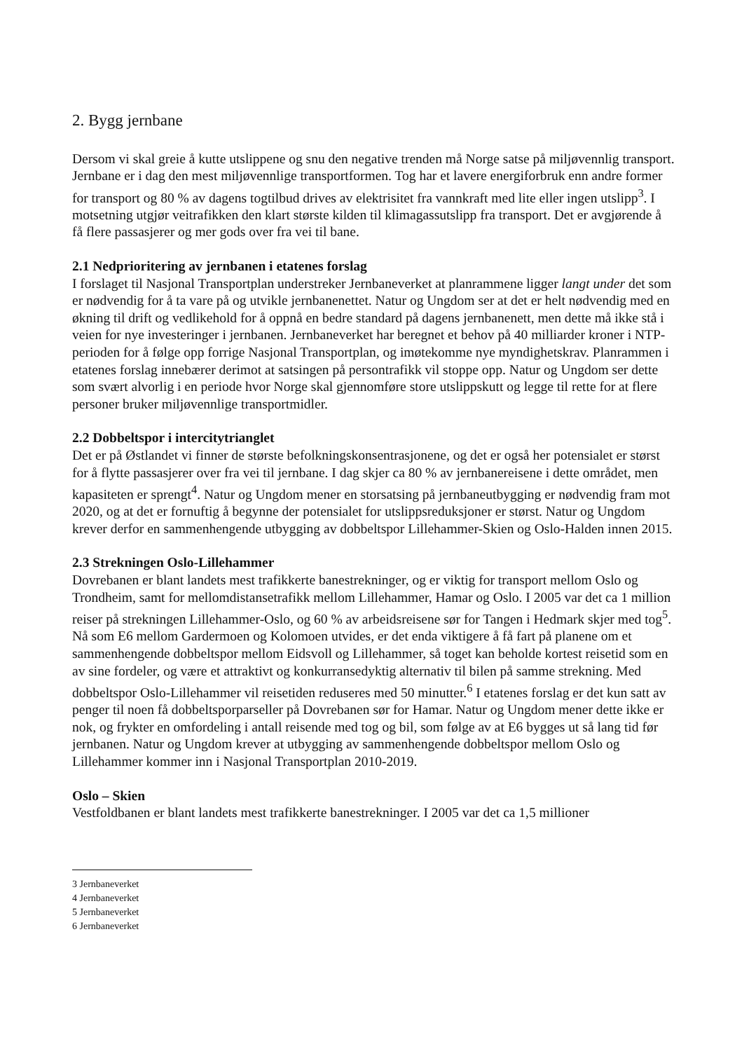2. Bygg jernbane
Dersom vi skal greie å kutte utslippene og snu den negative trenden må Norge satse på miljøvennlig transport. Jernbane er i dag den mest miljøvennlige transportformen. Tog har et lavere energiforbruk enn andre former for transport og 80 % av dagens togtilbud drives av elektrisitet fra vannkraft med lite eller ingen utslipp<sup>3</sup>. I motsetning utgjør veitrafikken den klart største kilden til klimagassutslipp fra transport. Det er avgjørende å få flere passasjerer og mer gods over fra vei til bane.
2.1 Nedprioritering av jernbanen i etatenes forslag
I forslaget til Nasjonal Transportplan understreker Jernbaneverket at planrammene ligger langt under det som er nødvendig for å ta vare på og utvikle jernbanenettet. Natur og Ungdom ser at det er helt nødvendig med en økning til drift og vedlikehold for å oppnå en bedre standard på dagens jernbanenett, men dette må ikke stå i veien for nye investeringer i jernbanen. Jernbaneverket har beregnet et behov på 40 milliarder kroner i NTP-perioden for å følge opp forrige Nasjonal Transportplan, og imøtekomme nye myndighetskrav. Planrammen i etatenes forslag innebærer derimot at satsingen på persontrafikk vil stoppe opp. Natur og Ungdom ser dette som svært alvorlig i en periode hvor Norge skal gjennomføre store utslippskutt og legge til rette for at flere personer bruker miljøvennlige transportmidler.
2.2 Dobbeltspor i intercitytrianglet
Det er på Østlandet vi finner de største befolkningskonsentrasjonene, og det er også her potensialet er størst for å flytte passasjerer over fra vei til jernbane. I dag skjer ca 80 % av jernbanereisene i dette området, men kapasiteten er sprengt<sup>4</sup>. Natur og Ungdom mener en storsatsing på jernbaneutbygging er nødvendig fram mot 2020, og at det er fornuftig å begynne der potensialet for utslippsreduksjoner er størst. Natur og Ungdom krever derfor en sammenhengende utbygging av dobbeltspor Lillehammer-Skien og Oslo-Halden innen 2015.
2.3 Strekningen Oslo-Lillehammer
Dovrebanen er blant landets mest trafikkerte banestrekninger, og er viktig for transport mellom Oslo og Trondheim, samt for mellomdistansetrafikk mellom Lillehammer, Hamar og Oslo. I 2005 var det ca 1 million reiser på strekningen Lillehammer-Oslo, og 60 % av arbeidsreisene sør for Tangen i Hedmark skjer med tog<sup>5</sup>. Nå som E6 mellom Gardermoen og Kolomoen utvides, er det enda viktigere å få fart på planene om et sammenhengende dobbeltspor mellom Eidsvoll og Lillehammer, så toget kan beholde kortest reisetid som en av sine fordeler, og være et attraktivt og konkurransedyktig alternativ til bilen på samme strekning. Med dobbeltspor Oslo-Lillehammer vil reisetiden reduseres med 50 minutter.<sup>6</sup> I etatenes forslag er det kun satt av penger til noen få dobbeltsporparseller på Dovrebanen sør for Hamar. Natur og Ungdom mener dette ikke er nok, og frykter en omfordeling i antall reisende med tog og bil, som følge av at E6 bygges ut så lang tid før jernbanen. Natur og Ungdom krever at utbygging av sammenhengende dobbeltspor mellom Oslo og Lillehammer kommer inn i Nasjonal Transportplan 2010-2019.
Oslo – Skien
Vestfoldbanen er blant landets mest trafikkerte banestrekninger. I 2005 var det ca 1,5 millioner
3 Jernbaneverket
4 Jernbaneverket
5 Jernbaneverket
6 Jernbaneverket